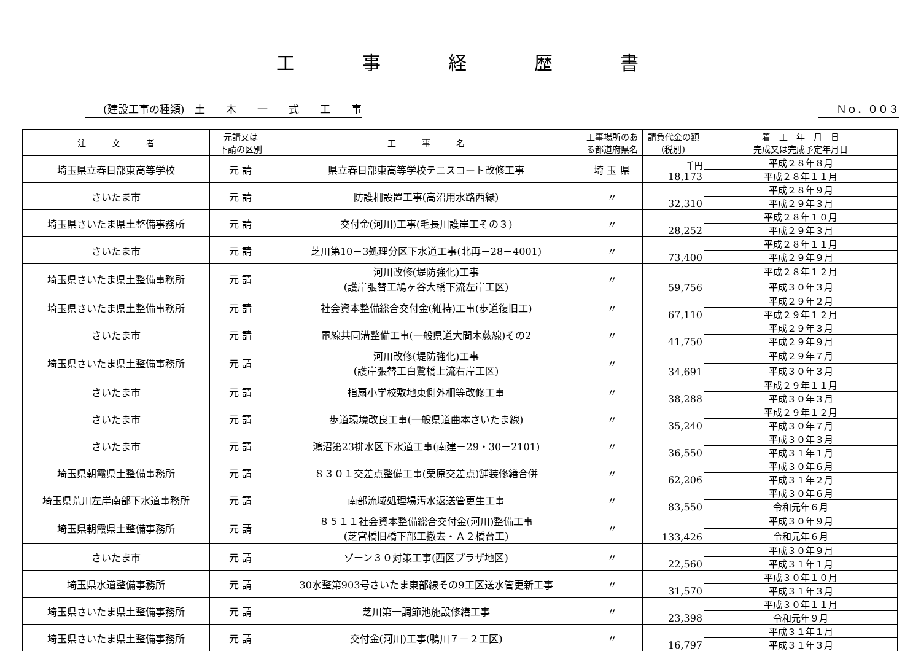工事経歴書
(建設工事の種類)　土　　木　　一　　式　　工　　事 Ｎｏ．００３
| 注 文 者 | 元請又は 下請の区別 | 工 事 名 | 工事場所のある都道府県名 | 請負代金の額(税別) | 着 工 年 月 日 完成又は完成予定年月日 |
| --- | --- | --- | --- | --- | --- |
| 埼玉県立春日部東高等学校 | 元 請 | 県立春日部東高等学校テニスコート改修工事 | 埼 玉 県 | 千円 18,173 | 平成２８年８月 |
| | | | | | 平成２８年１１月 |
| さいたま市 | 元 請 | 防護柵設置工事(高沼用水路西縁) | 〃 | 32,310 | 平成２８年９月 |
| | | | | | 平成２９年３月 |
| 埼玉県さいたま県土整備事務所 | 元 請 | 交付金(河川)工事(毛長川護岸工その３) | 〃 | 28,252 | 平成２８年１０月 |
| | | | | | 平成２９年３月 |
| さいたま市 | 元 請 | 芝川第10－3処理分区下水道工事(北再－28－4001) | 〃 | 73,400 | 平成２８年１１月 |
| | | | | | 平成２９年９月 |
| 埼玉県さいたま県土整備事務所 | 元 請 | 河川改修(堤防強化)工事 (護岸張替工鳩ヶ谷大橋下流左岸工区) | 〃 | 59,756 | 平成２８年１２月 |
| | | | | | 平成３０年３月 |
| 埼玉県さいたま県土整備事務所 | 元 請 | 社会資本整備総合交付金(維持)工事(歩道復旧工) | 〃 | 67,110 | 平成２９年２月 |
| | | | | | 平成２９年１２月 |
| さいたま市 | 元 請 | 電線共同溝整備工事(一般県道大間木蕨線)その2 | 〃 | 41,750 | 平成２９年３月 |
| | | | | | 平成２９年９月 |
| 埼玉県さいたま県土整備事務所 | 元 請 | 河川改修(堤防強化)工事 (護岸張替工白鷺橋上流右岸工区) | 〃 | 34,691 | 平成２９年７月 |
| | | | | | 平成３０年３月 |
| さいたま市 | 元 請 | 指扇小学校敷地東側外柵等改修工事 | 〃 | 38,288 | 平成２９年１１月 |
| | | | | | 平成３０年３月 |
| さいたま市 | 元 請 | 歩道環境改良工事(一般県道曲本さいたま線) | 〃 | 35,240 | 平成２９年１２月 |
| | | | | | 平成３０年７月 |
| さいたま市 | 元 請 | 鴻沼第23排水区下水道工事(南建－29・30－2101) | 〃 | 36,550 | 平成３０年３月 |
| | | | | | 平成３１年１月 |
| 埼玉県朝霞県土整備事務所 | 元 請 | ８３０１交差点整備工事(栗原交差点)舗装修繕合併 | 〃 | 62,206 | 平成３０年６月 |
| | | | | | 平成３１年２月 |
| 埼玉県荒川左岸南部下水道事務所 | 元 請 | 南部流域処理場汚水返送管更生工事 | 〃 | 83,550 | 平成３０年６月 |
| | | | | | 令和元年６月 |
| 埼玉県朝霞県土整備事務所 | 元 請 | ８５１１社会資本整備総合交付金(河川)整備工事 (芝宮橋旧橋下部工撤去・Ａ２橋台工) | 〃 | 133,426 | 平成３０年９月 |
| | | | | | 令和元年６月 |
| さいたま市 | 元 請 | ゾーン３０対策工事(西区プラザ地区) | 〃 | 22,560 | 平成３０年９月 |
| | | | | | 平成３１年１月 |
| 埼玉県水道整備事務所 | 元 請 | 30水整第903号さいたま東部線その9工区送水管更新工事 | 〃 | 31,570 | 平成３０年１０月 |
| | | | | | 平成３１年３月 |
| 埼玉県さいたま県土整備事務所 | 元 請 | 芝川第一調節池施設修繕工事 | 〃 | 23,398 | 平成３０年１１月 |
| | | | | | 令和元年９月 |
| 埼玉県さいたま県土整備事務所 | 元 請 | 交付金(河川)工事(鴨川７－２工区) | 〃 | 16,797 | 平成３１年１月 |
| | | | | | 平成３１年３月 |